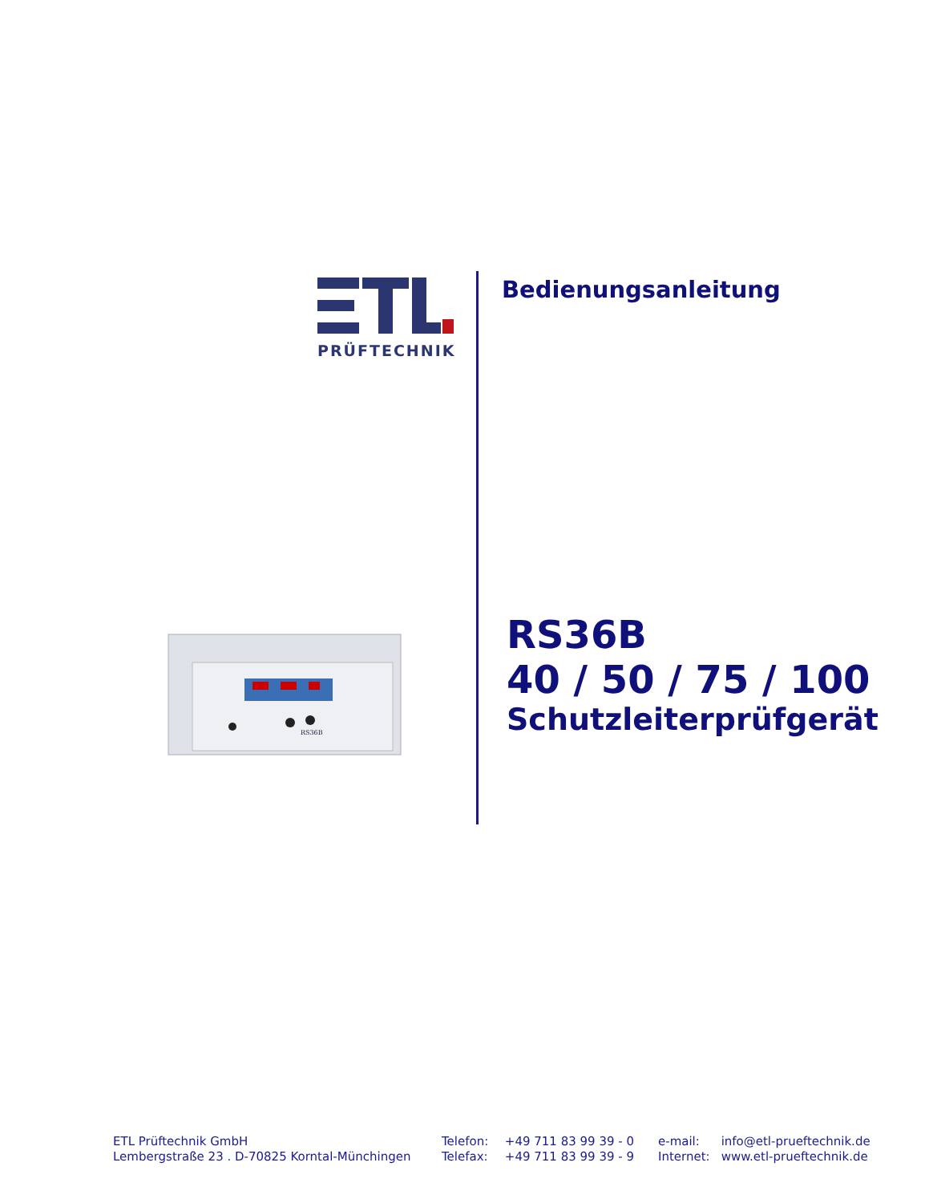PRÜFTECHNIK
RS36B
Bedienungsanleitung
RS36B
40 / 50 / 75 / 100
Schutzleiterprüfgerät
ETL Prüftechnik GmbH
Lembergstraße 23 . D-70825 Korntal-Münchingen
| Telefon: | +49 711 83 99 39 - 0 |
| Telefax: | +49 711 83 99 39 - 9 |
| e-mail: | info@etl-prueftechnik.de |
| Internet: | www.etl-prueftechnik.de |